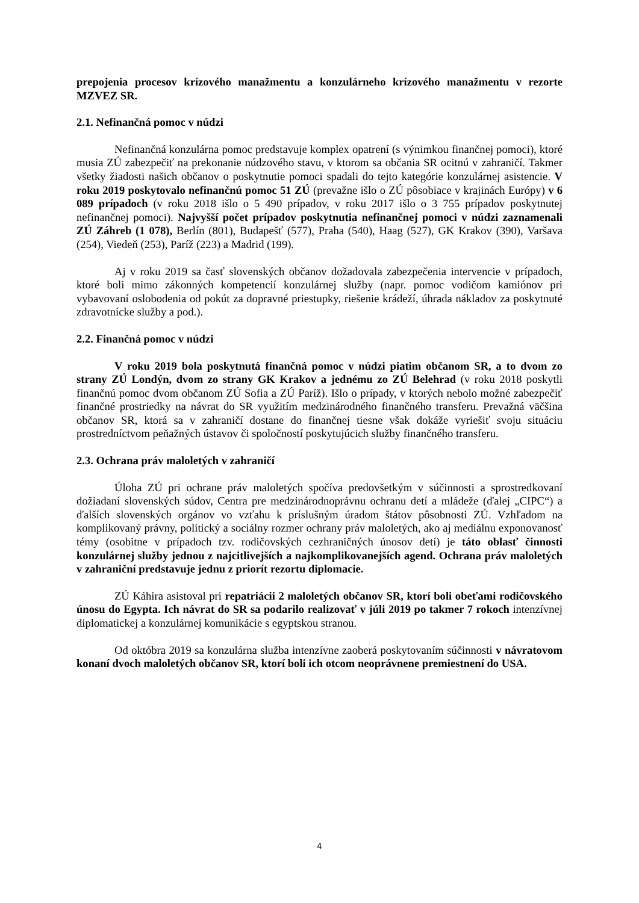prepojenia procesov krízového manažmentu a konzulárneho krízového manažmentu v rezorte MZVEZ SR.
2.1. Nefinančná pomoc v núdzi
Nefinančná konzulárna pomoc predstavuje komplex opatrení (s výnimkou finančnej pomoci), ktoré musia ZÚ zabezpečiť na prekonanie núdzového stavu, v ktorom sa občania SR ocitnú v zahraničí. Takmer všetky žiadosti našich občanov o poskytnutie pomoci spadali do tejto kategórie konzulárnej asistencie. V roku 2019 poskytovalo nefinančnú pomoc 51 ZÚ (prevažne išlo o ZÚ pôsobiace v krajinách Európy) v 6 089 prípadoch (v roku 2018 išlo o 5 490 prípadov, v roku 2017 išlo o 3 755 prípadov poskytnutej nefinančnej pomoci). Najvyšší počet prípadov poskytnutia nefinančnej pomoci v núdzi zaznamenali ZÚ Záhreb (1 078), Berlín (801), Budapešť (577), Praha (540), Haag (527), GK Krakov (390), Varšava (254), Viedeň (253), Paríž (223) a Madrid (199).
Aj v roku 2019 sa časť slovenských občanov dožadovala zabezpečenia intervencie v prípadoch, ktoré boli mimo zákonných kompetencií konzulárnej služby (napr. pomoc vodičom kamiónov pri vybavovaní oslobodenia od pokút za dopravné priestupky, riešenie krádeží, úhrada nákladov za poskytnuté zdravotnícke služby a pod.).
2.2. Finančná pomoc v núdzi
V roku 2019 bola poskytnutá finančná pomoc v núdzi piatim občanom SR, a to dvom zo strany ZÚ Londýn, dvom zo strany GK Krakov a jednému zo ZÚ Belehrad (v roku 2018 poskytli finančnú pomoc dvom občanom ZÚ Sofia a ZÚ Paríž). Išlo o prípady, v ktorých nebolo možné zabezpečiť finančné prostriedky na návrat do SR využitím medzinárodného finančného transferu. Prevažná väčšina občanov SR, ktorá sa v zahraničí dostane do finančnej tiesne však dokáže vyriešiť svoju situáciu prostredníctvom peňažných ústavov či spoločností poskytujúcich služby finančného transferu.
2.3. Ochrana práv maloletých v zahraničí
Úloha ZÚ pri ochrane práv maloletých spočíva predovšetkým v súčinnosti a sprostredkovaní dožiadaní slovenských súdov, Centra pre medzinárodnoprávnu ochranu detí a mládeže (ďalej „CIPC“) a ďalších slovenských orgánov vo vzťahu k príslušným úradom štátov pôsobnosti ZÚ. Vzhľadom na komplikovaný právny, politický a sociálny rozmer ochrany práv maloletých, ako aj mediálnu exponovanosť témy (osobitne v prípadoch tzv. rodičovských cezhraničných únosov detí) je táto oblasť činnosti konzulárnej služby jednou z najcitlivejších a najkomplikovanejších agend. Ochrana práv maloletých v zahraniční predstavuje jednu z priorít rezortu diplomacie.
ZÚ Káhira asistoval pri repatriácii 2 maloletých občanov SR, ktorí boli obeťami rodičovského únosu do Egypta. Ich návrat do SR sa podarilo realizovať v júli 2019 po takmer 7 rokoch intenzívnej diplomatickej a konzulárnej komunikácie s egyptskou stranou.
Od októbra 2019 sa konzulárna služba intenzívne zaoberá poskytovaním súčinnosti v návratovom konaní dvoch maloletých občanov SR, ktorí boli ich otcom neoprávnene premiestnení do USA.
4